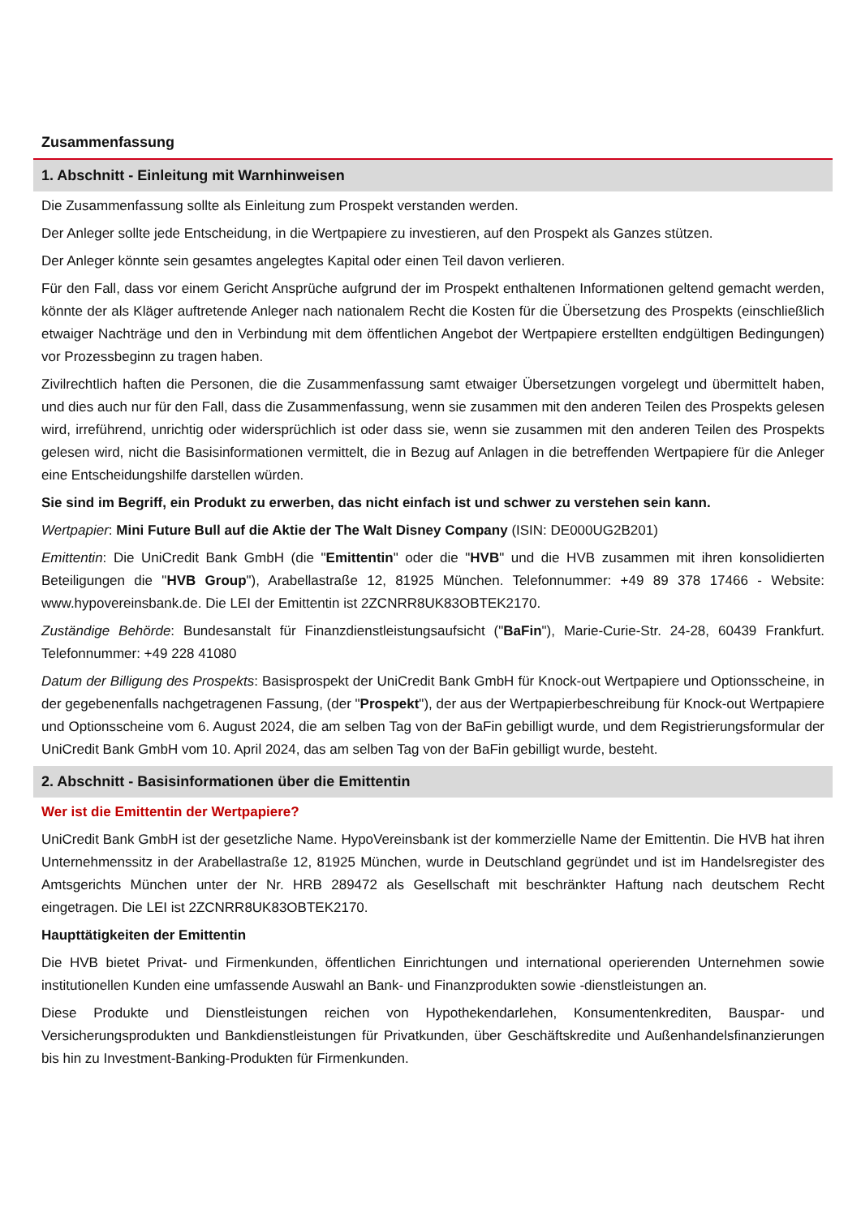Zusammenfassung
1. Abschnitt - Einleitung mit Warnhinweisen
Die Zusammenfassung sollte als Einleitung zum Prospekt verstanden werden.
Der Anleger sollte jede Entscheidung, in die Wertpapiere zu investieren, auf den Prospekt als Ganzes stützen.
Der Anleger könnte sein gesamtes angelegtes Kapital oder einen Teil davon verlieren.
Für den Fall, dass vor einem Gericht Ansprüche aufgrund der im Prospekt enthaltenen Informationen geltend gemacht werden, könnte der als Kläger auftretende Anleger nach nationalem Recht die Kosten für die Übersetzung des Prospekts (einschließlich etwaiger Nachträge und den in Verbindung mit dem öffentlichen Angebot der Wertpapiere erstellten endgültigen Bedingungen) vor Prozessbeginn zu tragen haben.
Zivilrechtlich haften die Personen, die die Zusammenfassung samt etwaiger Übersetzungen vorgelegt und übermittelt haben, und dies auch nur für den Fall, dass die Zusammenfassung, wenn sie zusammen mit den anderen Teilen des Prospekts gelesen wird, irreführend, unrichtig oder widersprüchlich ist oder dass sie, wenn sie zusammen mit den anderen Teilen des Prospekts gelesen wird, nicht die Basisinformationen vermittelt, die in Bezug auf Anlagen in die betreffenden Wertpapiere für die Anleger eine Entscheidungshilfe darstellen würden.
Sie sind im Begriff, ein Produkt zu erwerben, das nicht einfach ist und schwer zu verstehen sein kann.
Wertpapier: Mini Future Bull auf die Aktie der The Walt Disney Company (ISIN: DE000UG2B201)
Emittentin: Die UniCredit Bank GmbH (die "Emittentin" oder die "HVB" und die HVB zusammen mit ihren konsolidierten Beteiligungen die "HVB Group"), Arabellastraße 12, 81925 München. Telefonnummer: +49 89 378 17466 - Website: www.hypovereinsbank.de. Die LEI der Emittentin ist 2ZCNRR8UK83OBTEK2170.
Zuständige Behörde: Bundesanstalt für Finanzdienstleistungsaufsicht ("BaFin"), Marie-Curie-Str. 24-28, 60439 Frankfurt. Telefonnummer: +49 228 41080
Datum der Billigung des Prospekts: Basisprospekt der UniCredit Bank GmbH für Knock-out Wertpapiere und Optionsscheine, in der gegebenenfalls nachgetragenen Fassung, (der "Prospekt"), der aus der Wertpapierbeschreibung für Knock-out Wertpapiere und Optionsscheine vom 6. August 2024, die am selben Tag von der BaFin gebilligt wurde, und dem Registrierungsformular der UniCredit Bank GmbH vom 10. April 2024, das am selben Tag von der BaFin gebilligt wurde, besteht.
2. Abschnitt - Basisinformationen über die Emittentin
Wer ist die Emittentin der Wertpapiere?
UniCredit Bank GmbH ist der gesetzliche Name. HypoVereinsbank ist der kommerzielle Name der Emittentin. Die HVB hat ihren Unternehmenssitz in der Arabellastraße 12, 81925 München, wurde in Deutschland gegründet und ist im Handelsregister des Amtsgerichts München unter der Nr. HRB 289472 als Gesellschaft mit beschränkter Haftung nach deutschem Recht eingetragen. Die LEI ist 2ZCNRR8UK83OBTEK2170.
Haupttätigkeiten der Emittentin
Die HVB bietet Privat- und Firmenkunden, öffentlichen Einrichtungen und international operierenden Unternehmen sowie institutionellen Kunden eine umfassende Auswahl an Bank- und Finanzprodukten sowie -dienstleistungen an.
Diese Produkte und Dienstleistungen reichen von Hypothekendarlehen, Konsumentenkrediten, Bauspar- und Versicherungsprodukten und Bankdienstleistungen für Privatkunden, über Geschäftskredite und Außenhandelsfinanzierungen bis hin zu Investment-Banking-Produkten für Firmenkunden.